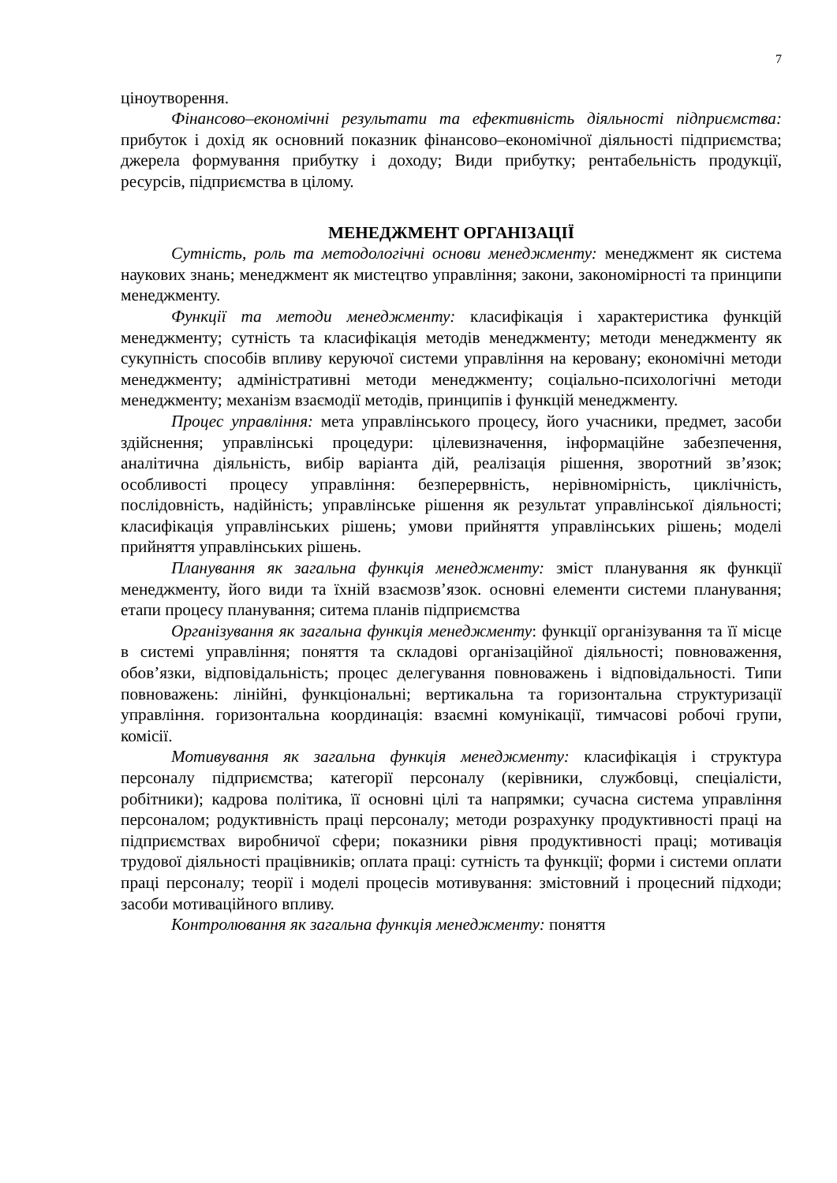7
ціноутворення.
Фінансово–економічні результати та ефективність діяльності підприємства: прибуток і дохід як основний показник фінансово–економічної діяльності підприємства; джерела формування прибутку і доходу; Види прибутку; рентабельність продукції, ресурсів, підприємства в цілому.
МЕНЕДЖМЕНТ ОРГАНІЗАЦІЇ
Сутність, роль та методологічні основи менеджменту: менеджмент як система наукових знань; менеджмент як мистецтво управління; закони, закономірності та принципи менеджменту.
Функції та методи менеджменту: класифікація і характеристика функцій менеджменту; сутність та класифікація методів менеджменту; методи менеджменту як сукупність способів впливу керуючої системи управління на керовану; економічні методи менеджменту; адміністративні методи менеджменту; соціально-психологічні методи менеджменту; механізм взаємодії методів, принципів і функцій менеджменту.
Процес управління: мета управлінського процесу, його учасники, предмет, засоби здійснення; управлінські процедури: цілевизначення, інформаційне забезпечення, аналітична діяльність, вибір варіанта дій, реалізація рішення, зворотний зв’язок; особливості процесу управління: безперервність, нерівномірність, циклічність, послідовність, надійність; управлінське рішення як результат управлінської діяльності; класифікація управлінських рішень; умови прийняття управлінських рішень; моделі прийняття управлінських рішень.
Планування як загальна функція менеджменту: зміст планування як функції менеджменту, його види та їхній взаємозв’язок. основні елементи системи планування; етапи процесу планування; ситема планів підприємства
Організування як загальна функція менеджменту: функції організування та її місце в системі управління; поняття та складові організаційної діяльності; повноваження, обов’язки, відповідальність; процес делегування повноважень і відповідальності. Типи повноважень: лінійні, функціональні; вертикальна та горизонтальна структуризації управління. горизонтальна координація: взаємні комунікації, тимчасові робочі групи, комісії.
Мотивування як загальна функція менеджменту: класифікація і структура персоналу підприємства; категорії персоналу (керівники, службовці, спеціалісти, робітники); кадрова політика, її основні цілі та напрямки; сучасна система управління персоналом; родуктивність праці персоналу; методи розрахунку продуктивності праці на підприємствах виробничої сфери; показники рівня продуктивності праці; мотивація трудової діяльності працівників; оплата праці: сутність та функції; форми і системи оплати праці персоналу; теорії і моделі процесів мотивування: змістовний і процесний підходи; засоби мотиваційного впливу.
Контролювання як загальна функція менеджменту: поняття